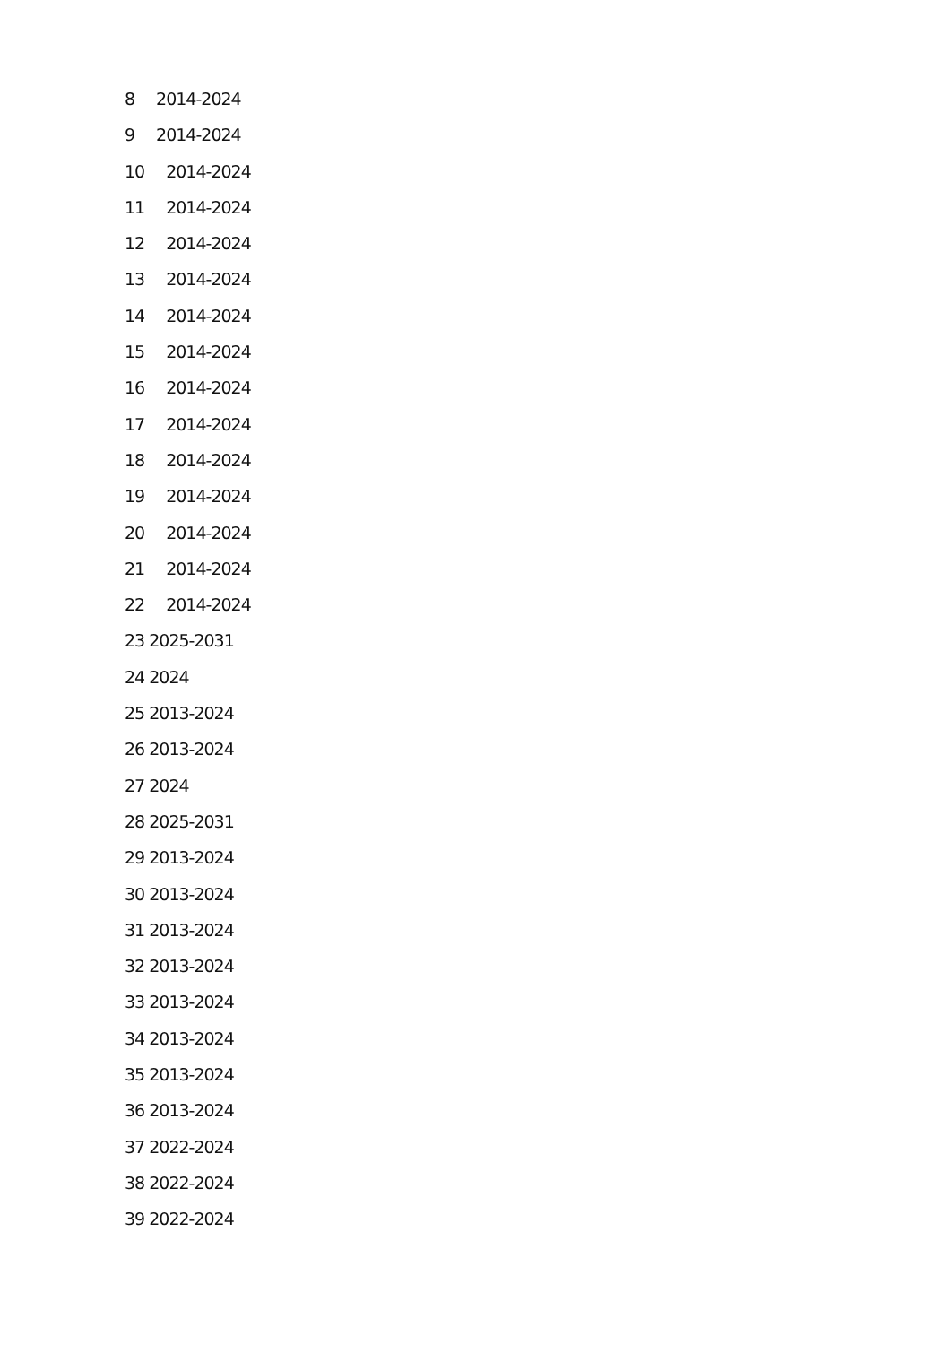8 2014-2024
9 2014-2024
10 2014-2024
11 2014-2024
12 2014-2024
13 2014-2024
14 2014-2024
15 2014-2024
16 2014-2024
17 2014-2024
18 2014-2024
19 2014-2024
20 2014-2024
21 2014-2024
22 2014-2024
23 2025-2031
24 2024
25 2013-2024
26 2013-2024
27 2024
28 2025-2031
29 2013-2024
30 2013-2024
31 2013-2024
32 2013-2024
33 2013-2024
34 2013-2024
35 2013-2024
36 2013-2024
37 2022-2024
38 2022-2024
39 2022-2024